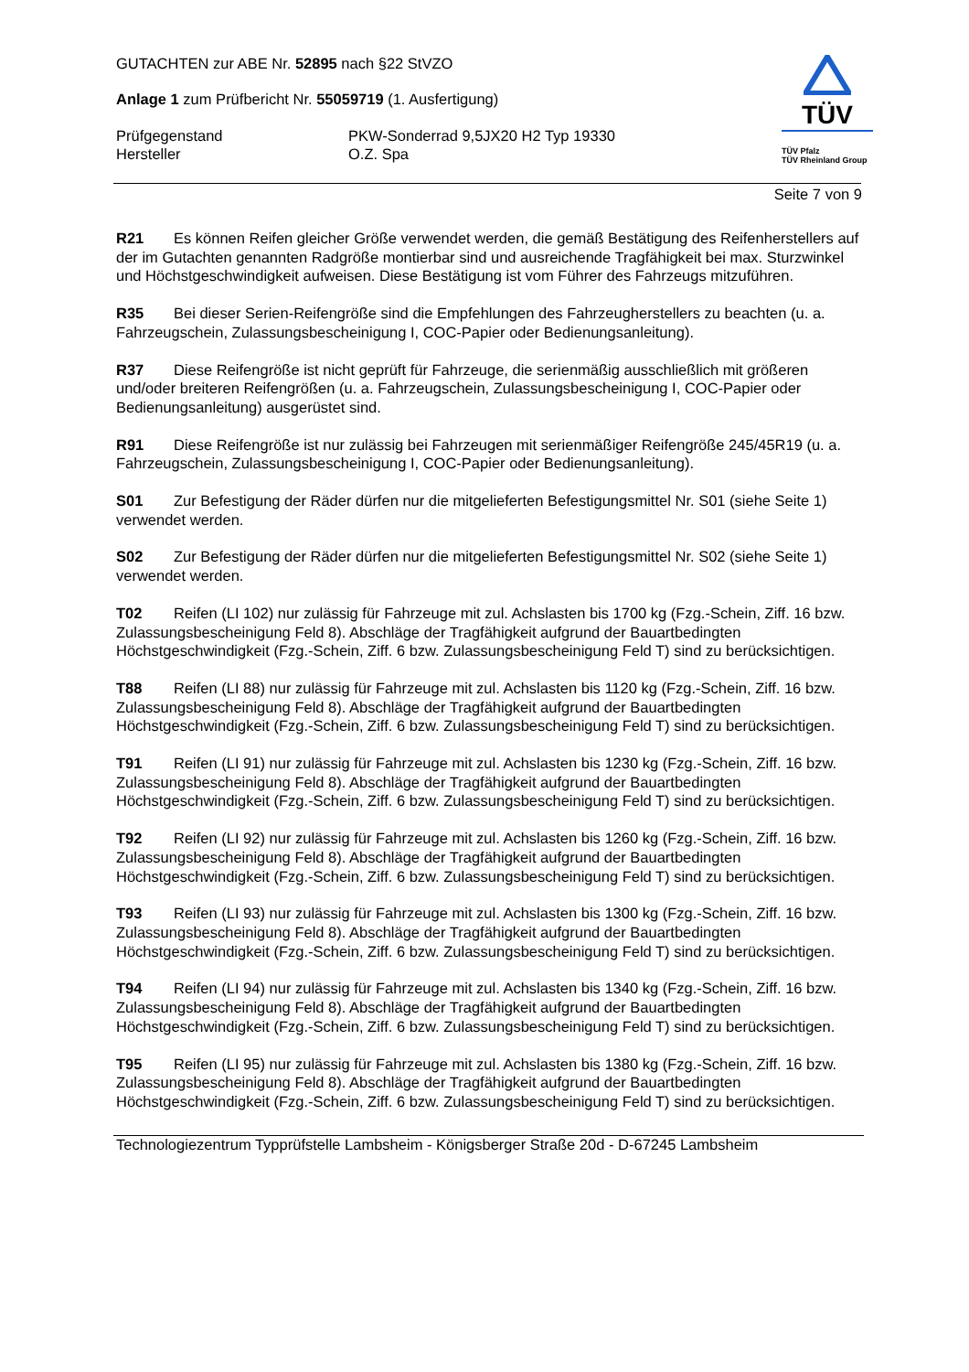TÜV
TÜV Pfalz
TÜV Rheinland Group
GUTACHTEN zur ABE Nr. 52895 nach §22 StVZO
Anlage 1 zum Prüfbericht Nr. 55059719 (1. Ausfertigung)
Prüfgegenstand PKW-Sonderrad 9,5JX20 H2 Typ 19330
Hersteller O.Z. Spa
Seite 7 von 9
R21 Es können Reifen gleicher Größe verwendet werden, die gemäß Bestätigung des Reifenherstellers auf der im Gutachten genannten Radgröße montierbar sind und ausreichende Tragfähigkeit bei max. Sturzwinkel und Höchstgeschwindigkeit aufweisen. Diese Bestätigung ist vom Führer des Fahrzeugs mitzuführen.
R35 Bei dieser Serien-Reifengröße sind die Empfehlungen des Fahrzeugherstellers zu beachten (u. a. Fahrzeugschein, Zulassungsbescheinigung I, COC-Papier oder Bedienungsanleitung).
R37 Diese Reifengröße ist nicht geprüft für Fahrzeuge, die serienmäßig ausschließlich mit größeren und/oder breiteren Reifengrößen (u. a. Fahrzeugschein, Zulassungsbescheinigung I, COC-Papier oder Bedienungsanleitung) ausgerüstet sind.
R91 Diese Reifengröße ist nur zulässig bei Fahrzeugen mit serienmäßiger Reifengröße 245/45R19 (u. a. Fahrzeugschein, Zulassungsbescheinigung I, COC-Papier oder Bedienungsanleitung).
S01 Zur Befestigung der Räder dürfen nur die mitgelieferten Befestigungsmittel Nr. S01 (siehe Seite 1) verwendet werden.
S02 Zur Befestigung der Räder dürfen nur die mitgelieferten Befestigungsmittel Nr. S02 (siehe Seite 1) verwendet werden.
T02 Reifen (LI 102) nur zulässig für Fahrzeuge mit zul. Achslasten bis 1700 kg (Fzg.-Schein, Ziff. 16 bzw. Zulassungsbescheinigung Feld 8). Abschläge der Tragfähigkeit aufgrund der Bauartbedingten Höchstgeschwindigkeit (Fzg.-Schein, Ziff. 6 bzw. Zulassungsbescheinigung Feld T) sind zu berücksichtigen.
T88 Reifen (LI 88) nur zulässig für Fahrzeuge mit zul. Achslasten bis 1120 kg (Fzg.-Schein, Ziff. 16 bzw. Zulassungsbescheinigung Feld 8). Abschläge der Tragfähigkeit aufgrund der Bauartbedingten Höchstgeschwindigkeit (Fzg.-Schein, Ziff. 6 bzw. Zulassungsbescheinigung Feld T) sind zu berücksichtigen.
T91 Reifen (LI 91) nur zulässig für Fahrzeuge mit zul. Achslasten bis 1230 kg (Fzg.-Schein, Ziff. 16 bzw. Zulassungsbescheinigung Feld 8). Abschläge der Tragfähigkeit aufgrund der Bauartbedingten Höchstgeschwindigkeit (Fzg.-Schein, Ziff. 6 bzw. Zulassungsbescheinigung Feld T) sind zu berücksichtigen.
T92 Reifen (LI 92) nur zulässig für Fahrzeuge mit zul. Achslasten bis 1260 kg (Fzg.-Schein, Ziff. 16 bzw. Zulassungsbescheinigung Feld 8). Abschläge der Tragfähigkeit aufgrund der Bauartbedingten Höchstgeschwindigkeit (Fzg.-Schein, Ziff. 6 bzw. Zulassungsbescheinigung Feld T) sind zu berücksichtigen.
T93 Reifen (LI 93) nur zulässig für Fahrzeuge mit zul. Achslasten bis 1300 kg (Fzg.-Schein, Ziff. 16 bzw. Zulassungsbescheinigung Feld 8). Abschläge der Tragfähigkeit aufgrund der Bauartbedingten Höchstgeschwindigkeit (Fzg.-Schein, Ziff. 6 bzw. Zulassungsbescheinigung Feld T) sind zu berücksichtigen.
T94 Reifen (LI 94) nur zulässig für Fahrzeuge mit zul. Achslasten bis 1340 kg (Fzg.-Schein, Ziff. 16 bzw. Zulassungsbescheinigung Feld 8). Abschläge der Tragfähigkeit aufgrund der Bauartbedingten Höchstgeschwindigkeit (Fzg.-Schein, Ziff. 6 bzw. Zulassungsbescheinigung Feld T) sind zu berücksichtigen.
T95 Reifen (LI 95) nur zulässig für Fahrzeuge mit zul. Achslasten bis 1380 kg (Fzg.-Schein, Ziff. 16 bzw. Zulassungsbescheinigung Feld 8). Abschläge der Tragfähigkeit aufgrund der Bauartbedingten Höchstgeschwindigkeit (Fzg.-Schein, Ziff. 6 bzw. Zulassungsbescheinigung Feld T) sind zu berücksichtigen.
Technologiezentrum Typprüfstelle Lambsheim - Königsberger Straße 20d - D-67245 Lambsheim